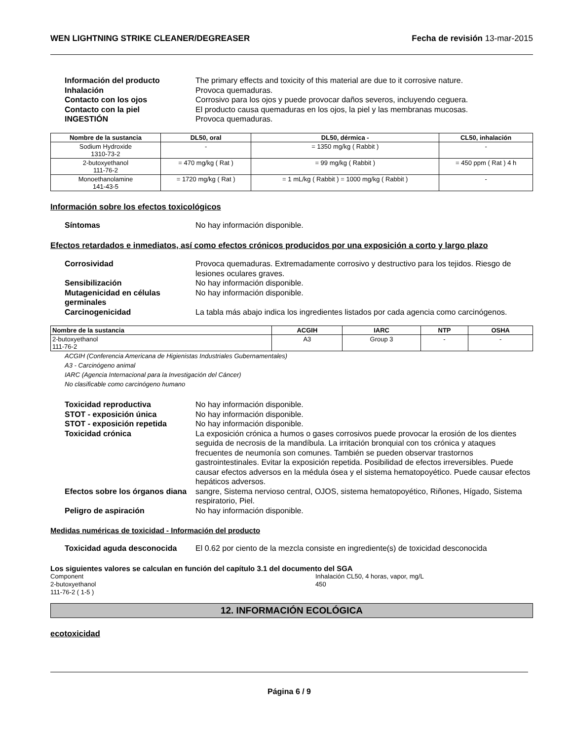WEN LIGHTNING STRIKE CLEANER/DEGREASER Fecha de revisión 13-mar-2015
Información del producto The primary effects and toxicity of this material are due to it corrosive nature. Inhalación Provoca quemaduras. Contacto con los ojos Corrosivo para los ojos y puede provocar daños severos, incluyendo ceguera. Contacto con la piel El producto causa quemaduras en los ojos, la piel y las membranas mucosas. INGESTIÓN Provoca quemaduras.
| Nombre de la sustancia | DL50, oral | DL50, dérmica - | CL50, inhalación |
| --- | --- | --- | --- |
| Sodium Hydroxide 1310-73-2 | - | = 1350 mg/kg ( Rabbit ) | - |
| 2-butoxyethanol 111-76-2 | = 470 mg/kg ( Rat ) | = 99 mg/kg ( Rabbit ) | = 450 ppm ( Rat ) 4 h |
| Monoethanolamine 141-43-5 | = 1720 mg/kg ( Rat ) | = 1 mL/kg ( Rabbit ) = 1000 mg/kg ( Rabbit ) | - |
Información sobre los efectos toxicológicos
Síntomas No hay información disponible.
Efectos retardados e inmediatos, así como efectos crónicos producidos por una exposición a corto y largo plazo
Corrosividad Provoca quemaduras. Extremadamente corrosivo y destructivo para los tejidos. Riesgo de lesiones oculares graves. Sensibilización No hay información disponible. Mutagenicidad en células germinales No hay información disponible. Carcinogenicidad La tabla más abajo indica los ingredientes listados por cada agencia como carcinógenos.
| Nombre de la sustancia | ACGIH | IARC | NTP | OSHA |
| --- | --- | --- | --- | --- |
| 2-butoxyethanol 111-76-2 | A3 | Group 3 | - | - |
ACGIH (Conferencia Americana de Higienistas Industriales Gubernamentales)
A3 - Carcinógeno animal
IARC (Agencia Internacional para la Investigación del Cáncer)
No clasificable como carcinógeno humano
Toxicidad reproductiva No hay información disponible. STOT - exposición única No hay información disponible. STOT - exposición repetida No hay información disponible. Toxicidad crónica La exposición crónica a humos o gases corrosivos puede provocar la erosión de los dientes seguida de necrosis de la mandíbula. La irritación bronquial con tos crónica y ataques frecuentes de neumonía son comunes. También se pueden observar trastornos gastrointestinales. Evitar la exposición repetida. Posibilidad de efectos irreversibles. Puede causar efectos adversos en la médula ósea y el sistema hematopoyético. Puede causar efectos hepáticos adversos. Efectos sobre los órganos diana sangre, Sistema nervioso central, OJOS, sistema hematopoyético, Riñones, Hígado, Sistema respiratorio, Piel. Peligro de aspiración No hay información disponible.
Medidas numéricas de toxicidad - Información del producto
Toxicidad aguda desconocida El 0.62 por ciento de la mezcla consiste en ingrediente(s) de toxicidad desconocida
Los siguientes valores se calculan en función del capítulo 3.1 del documento del SGA
Component Inhalación CL50, 4 horas, vapor, mg/L 2-butoxyethanol
111-76-2 ( 1-5 ) 450
12. INFORMACIÓN ECOLÓGICA
ecotoxicidad
Página 6 / 9